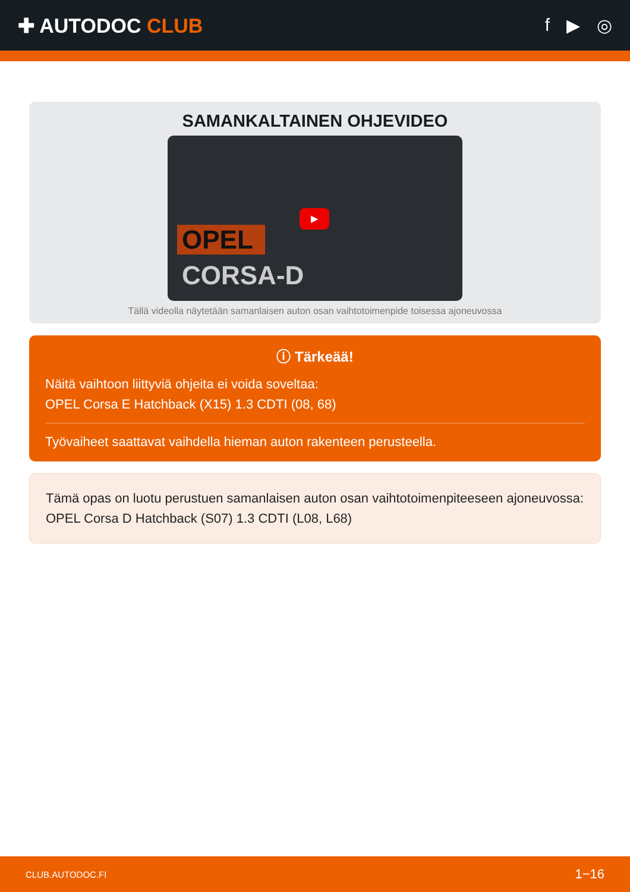✚ AUTODOC CLUB f ▶ ◎
SAMANKALTAINEN OHJEVIDEO
▶
OPEL
CORSA-D
Tällä videolla näytetään samanlaisen auton osan vaihtotoimenpide toisessa ajoneuvossa
ⓘ Tärkeää!
Näitä vaihtoon liittyviä ohjeita ei voida soveltaa:
OPEL Corsa E Hatchback (X15) 1.3 CDTI (08, 68)
Työvaiheet saattavat vaihdella hieman auton rakenteen perusteella.
Tämä opas on luotu perustuen samanlaisen auton osan vaihtotoimenpiteeseen ajoneuvossa: OPEL Corsa D Hatchback (S07) 1.3 CDTI (L08, L68)
CLUB.AUTODOC.FI 1−16